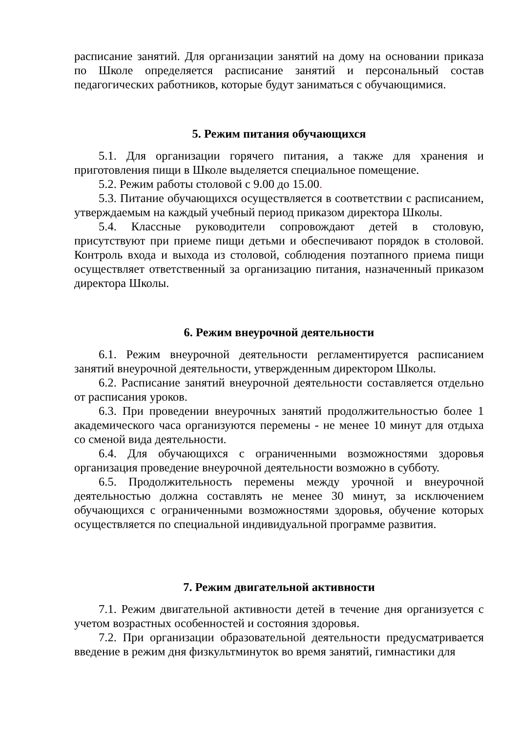расписание занятий. Для организации занятий на дому на основании приказа по Школе определяется расписание занятий и персональный состав педагогических работников, которые будут заниматься с обучающимися.
5. Режим питания обучающихся
5.1. Для организации горячего питания, а также для хранения и приготовления пищи в Школе выделяется специальное помещение.
5.2. Режим работы столовой с 9.00 до 15.00.
5.3. Питание обучающихся осуществляется в соответствии с расписанием, утверждаемым на каждый учебный период приказом директора Школы.
5.4. Классные руководители сопровождают детей в столовую, присутствуют при приеме пищи детьми и обеспечивают порядок в столовой. Контроль входа и выхода из столовой, соблюдения поэтапного приема пищи осуществляет ответственный за организацию питания, назначенный приказом директора Школы.
6. Режим внеурочной деятельности
6.1. Режим внеурочной деятельности регламентируется расписанием занятий внеурочной деятельности, утвержденным директором Школы.
6.2. Расписание занятий внеурочной деятельности составляется отдельно от расписания уроков.
6.3. При проведении внеурочных занятий продолжительностью более 1 академического часа организуются перемены - не менее 10 минут для отдыха со сменой вида деятельности.
6.4. Для обучающихся с ограниченными возможностями здоровья организация проведение внеурочной деятельности возможно в субботу.
6.5. Продолжительность перемены между урочной и внеурочной деятельностью должна составлять не менее 30 минут, за исключением обучающихся с ограниченными возможностями здоровья, обучение которых осуществляется по специальной индивидуальной программе развития.
7. Режим двигательной активности
7.1. Режим двигательной активности детей в течение дня организуется с учетом возрастных особенностей и состояния здоровья.
7.2. При организации образовательной деятельности предусматривается введение в режим дня физкультминуток во время занятий, гимнастики для